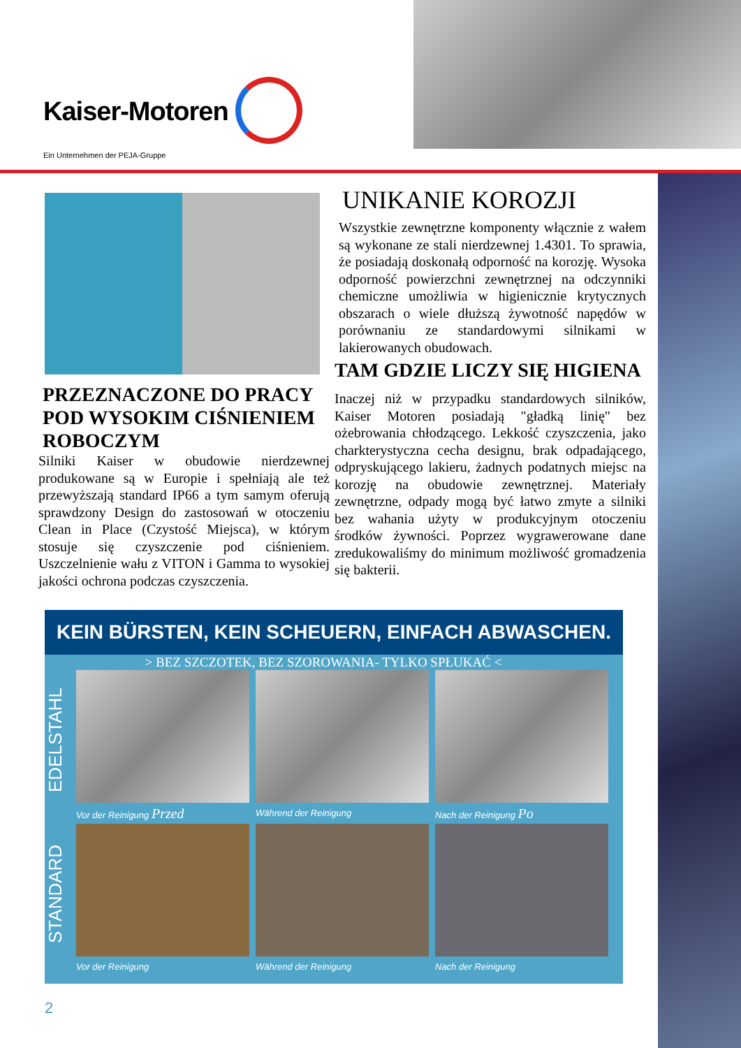Kaiser-Motoren
Ein Unternehmen der PEJA-Gruppe
UNIKANIE KOROZJI
Wszystkie zewnętrzne komponenty włącznie z wałem są wykonane ze stali nierdzewnej 1.4301. To sprawia, że posiadają doskonałą odporność na korozję. Wysoka odporność powierzchni zewnętrznej na odczynniki chemiczne umożliwia w higienicznie krytycznych obszarach o wiele dłuższą żywotność napędów w porównaniu ze standardowymi silnikami w lakierowanych obudowach.
TAM GDZIE LICZY SIĘ HIGIENA
Inaczej niż w przypadku standardowych silników, Kaiser Motoren posiadają "gładką linię" bez ożebrowania chłodzącego. Lekkość czyszczenia, jako charkterystyczna cecha designu, brak odpadającego, odpryskującego lakieru, żadnych podatnych miejsc na korozję na obudowie zewnętrznej. Materiały zewnętrzne, odpady mogą być łatwo zmyte a silniki bez wahania użyty w produkcyjnym otoczeniu środków żywności. Poprzez wygrawerowane dane zredukowaliśmy do minimum możliwość gromadzenia się bakterii.
PRZEZNACZONE DO PRACY POD WYSOKIM CIŚNIENIEM ROBOCZYM
Silniki Kaiser w obudowie nierdzewnej produkowane są w Europie i spełniają ale też przewyższają standard IP66 a tym samym oferują sprawdzony Design do zastosowań w otoczeniu Clean in Place (Czystość Miejsca), w którym stosuje się czyszczenie pod ciśnieniem. Uszczelnienie wału z VITON i Gamma to wysokiej jakości ochrona podczas czyszczenia.
KEIN BÜRSTEN, KEIN SCHEUERN, EINFACH ABWASCHEN.
> BEZ SZCZOTEK, BEZ SZOROWANIA- TYLKO SPŁUKAĆ <
EDELSTAHL
Vor der Reinigung Przed
Während der Reinigung Nach der Reinigung Po
STANDARD
Vor der Reinigung Während der Reinigung Nach der Reinigung
2